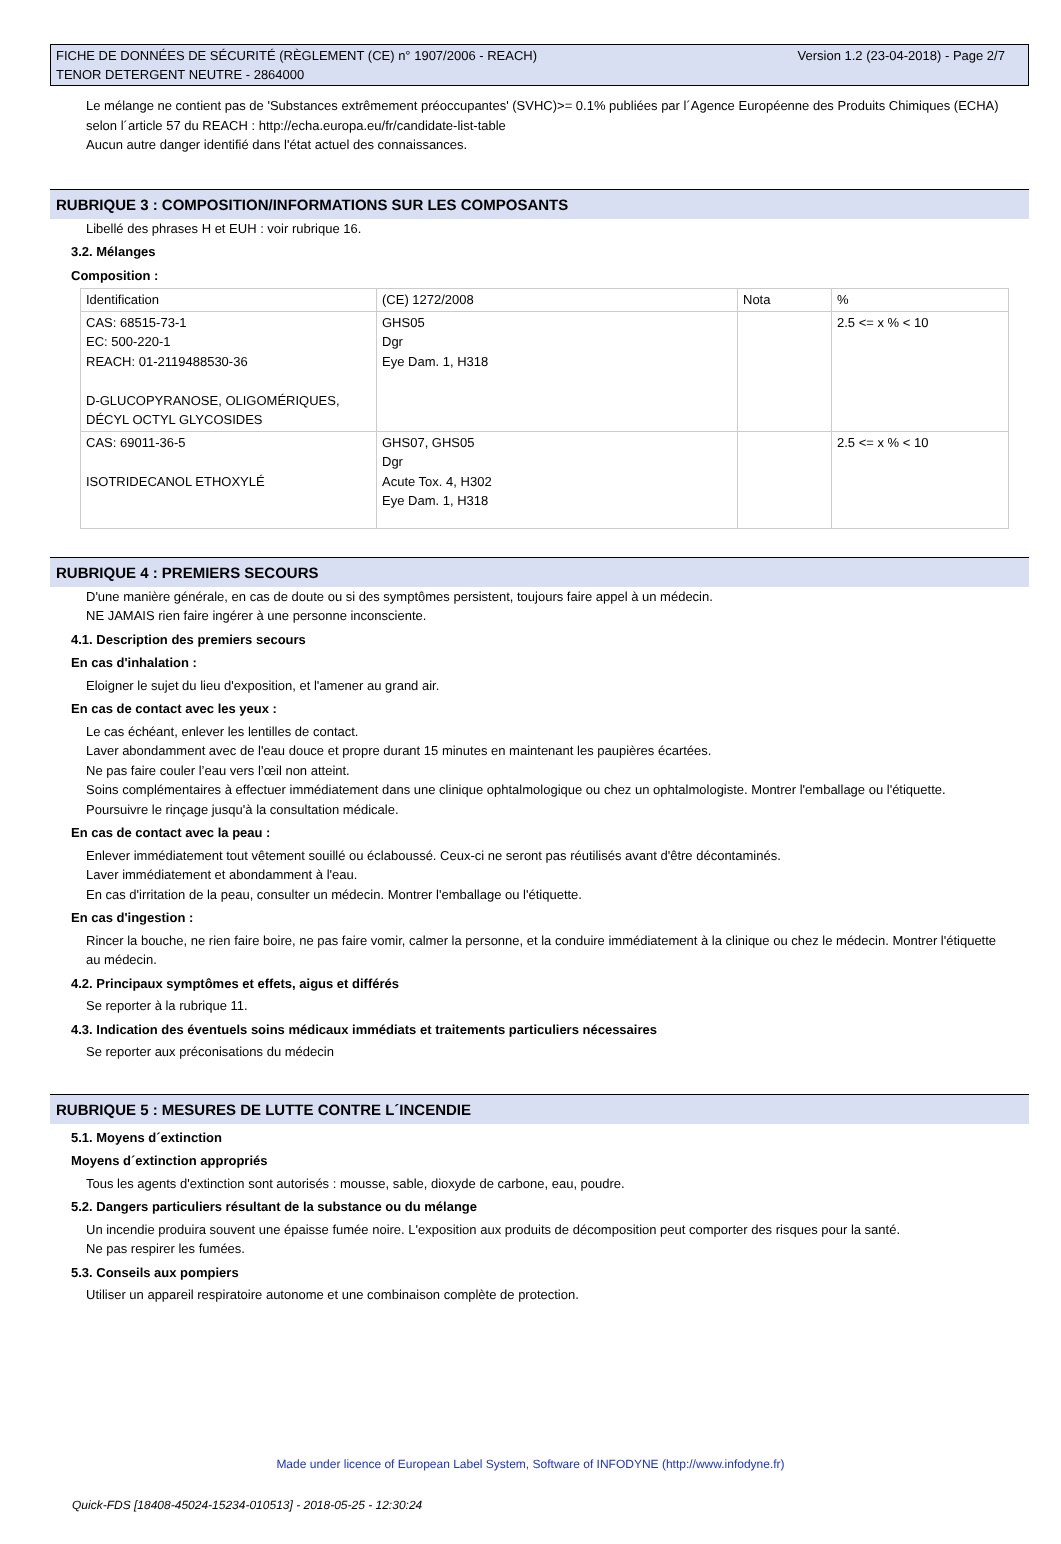FICHE DE DONNÉES DE SÉCURITÉ (RÈGLEMENT (CE) n° 1907/2006 - REACH)
TENOR DETERGENT NEUTRE - 2864000
Version 1.2 (23-04-2018) - Page 2/7
Le mélange ne contient pas de 'Substances extrêmement préoccupantes' (SVHC)>= 0.1% publiées par l´Agence Européenne des Produits Chimiques (ECHA) selon l´article 57 du REACH : http://echa.europa.eu/fr/candidate-list-table
Aucun autre danger identifié dans l'état actuel des connaissances.
RUBRIQUE 3 : COMPOSITION/INFORMATIONS SUR LES COMPOSANTS
Libellé des phrases H et EUH : voir rubrique 16.
3.2. Mélanges
Composition :
| Identification | (CE) 1272/2008 | Nota | % |
| CAS: 68515-73-1 EC: 500-220-1 REACH: 01-2119488530-36 D-GLUCOPYRANOSE, OLIGOMÉRIQUES, DÉCYL OCTYL GLYCOSIDES | GHS05 Dgr Eye Dam. 1, H318 | | 2.5 <= x % < 10 |
| CAS: 69011-36-5 ISOTRIDECANOL ETHOXYLÉ | GHS07, GHS05 Dgr Acute Tox. 4, H302 Eye Dam. 1, H318 | | 2.5 <= x % < 10 |
RUBRIQUE 4 : PREMIERS SECOURS
D'une manière générale, en cas de doute ou si des symptômes persistent, toujours faire appel à un médecin.
NE JAMAIS rien faire ingérer à une personne inconsciente.
4.1. Description des premiers secours
En cas d'inhalation :
Eloigner le sujet du lieu d'exposition, et l'amener au grand air.
En cas de contact avec les yeux :
Le cas échéant, enlever les lentilles de contact.
Laver abondamment avec de l'eau douce et propre durant 15 minutes en maintenant les paupières écartées.
Ne pas faire couler l’eau vers l’œil non atteint.
Soins complémentaires à effectuer immédiatement dans une clinique ophtalmologique ou chez un ophtalmologiste. Montrer l'emballage ou l'étiquette.
Poursuivre le rinçage jusqu'à la consultation médicale.
En cas de contact avec la peau :
Enlever immédiatement tout vêtement souillé ou éclaboussé. Ceux-ci ne seront pas réutilisés avant d'être décontaminés.
Laver immédiatement et abondamment à l'eau.
En cas d'irritation de la peau, consulter un médecin. Montrer l'emballage ou l'étiquette.
En cas d'ingestion :
Rincer la bouche, ne rien faire boire, ne pas faire vomir, calmer la personne, et la conduire immédiatement à la clinique ou chez le médecin. Montrer l'étiquette au médecin.
4.2. Principaux symptômes et effets, aigus et différés
Se reporter à la rubrique 11.
4.3. Indication des éventuels soins médicaux immédiats et traitements particuliers nécessaires
Se reporter aux préconisations du médecin
RUBRIQUE 5 : MESURES DE LUTTE CONTRE L´INCENDIE
5.1. Moyens d´extinction
Moyens d´extinction appropriés
Tous les agents d'extinction sont autorisés : mousse, sable, dioxyde de carbone, eau, poudre.
5.2. Dangers particuliers résultant de la substance ou du mélange
Un incendie produira souvent une épaisse fumée noire. L'exposition aux produits de décomposition peut comporter des risques pour la santé.
Ne pas respirer les fumées.
5.3. Conseils aux pompiers
Utiliser un appareil respiratoire autonome et une combinaison complète de protection.
Made under licence of European Label System, Software of INFODYNE (http://www.infodyne.fr)
Quick-FDS [18408-45024-15234-010513] - 2018-05-25 - 12:30:24